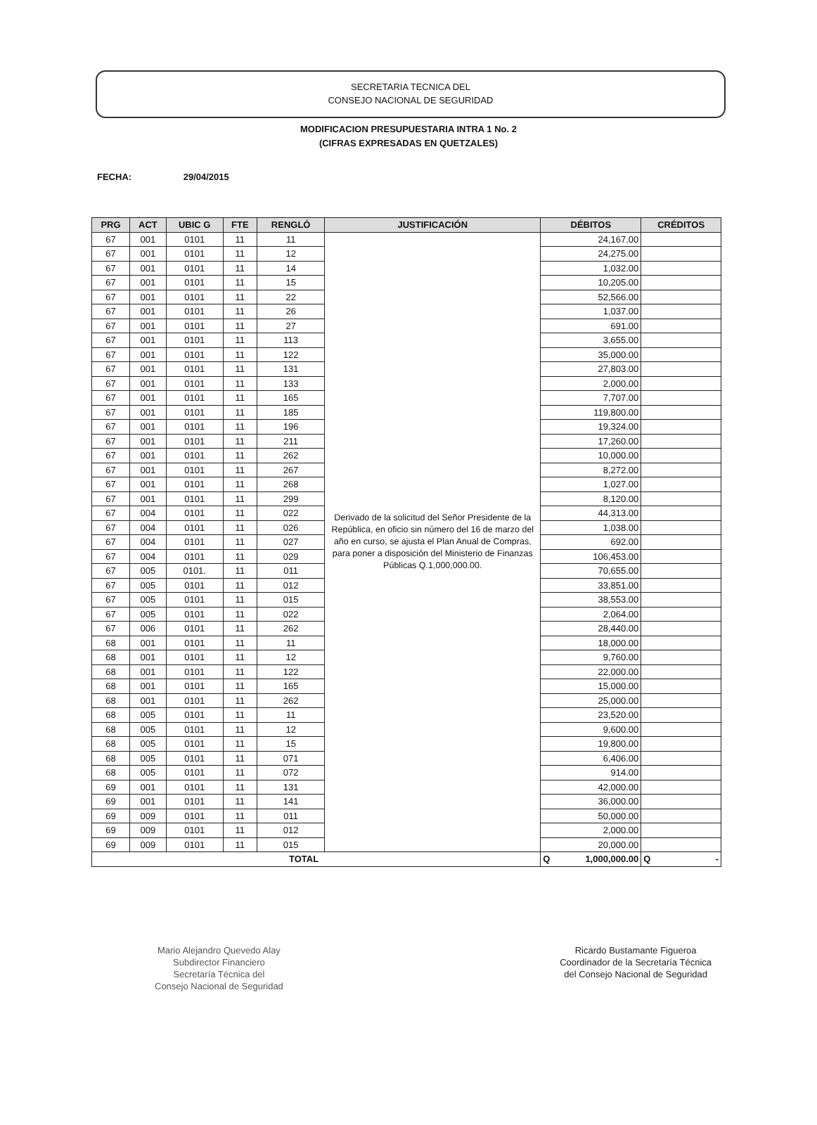SECRETARIA TECNICA DEL
CONSEJO NACIONAL DE SEGURIDAD
MODIFICACION PRESUPUESTARIA INTRA 1 No. 2
(CIFRAS EXPRESADAS EN QUETZALES)
FECHA: 29/04/2015
| PRG | ACT | UBIC G | FTE | RENGLÓ | JUSTIFICACIÓN | DÉBITOS | CRÉDITOS |
| --- | --- | --- | --- | --- | --- | --- | --- |
| 67 | 001 | 0101 | 11 | 11 | Derivado de la solicitud del Señor Presidente de la República, en oficio sin número del 16 de marzo del año en curso, se ajusta el Plan Anual de Compras, para poner a disposición del Ministerio de Finanzas Públicas Q.1,000,000.00. | 24,167.00 | |
| 67 | 001 | 0101 | 11 | 12 | | 24,275.00 | |
| 67 | 001 | 0101 | 11 | 14 | | 1,032.00 | |
| 67 | 001 | 0101 | 11 | 15 | | 10,205.00 | |
| 67 | 001 | 0101 | 11 | 22 | | 52,566.00 | |
| 67 | 001 | 0101 | 11 | 26 | | 1,037.00 | |
| 67 | 001 | 0101 | 11 | 27 | | 691.00 | |
| 67 | 001 | 0101 | 11 | 113 | | 3,655.00 | |
| 67 | 001 | 0101 | 11 | 122 | | 35,000.00 | |
| 67 | 001 | 0101 | 11 | 131 | | 27,803.00 | |
| 67 | 001 | 0101 | 11 | 133 | | 2,000.00 | |
| 67 | 001 | 0101 | 11 | 165 | | 7,707.00 | |
| 67 | 001 | 0101 | 11 | 185 | | 119,800.00 | |
| 67 | 001 | 0101 | 11 | 196 | | 19,324.00 | |
| 67 | 001 | 0101 | 11 | 211 | | 17,260.00 | |
| 67 | 001 | 0101 | 11 | 262 | | 10,000.00 | |
| 67 | 001 | 0101 | 11 | 267 | | 8,272.00 | |
| 67 | 001 | 0101 | 11 | 268 | | 1,027.00 | |
| 67 | 001 | 0101 | 11 | 299 | | 8,120.00 | |
| 67 | 004 | 0101 | 11 | 022 | | 44,313.00 | |
| 67 | 004 | 0101 | 11 | 026 | | 1,038.00 | |
| 67 | 004 | 0101 | 11 | 027 | | 692.00 | |
| 67 | 004 | 0101 | 11 | 029 | | 106,453.00 | |
| 67 | 005 | 0101. | 11 | 011 | | 70,655.00 | |
| 67 | 005 | 0101 | 11 | 012 | | 33,851.00 | |
| 67 | 005 | 0101 | 11 | 015 | | 38,553.00 | |
| 67 | 005 | 0101 | 11 | 022 | | 2,064.00 | |
| 67 | 006 | 0101 | 11 | 262 | | 28,440.00 | |
| 68 | 001 | 0101 | 11 | 11 | | 18,000.00 | |
| 68 | 001 | 0101 | 11 | 12 | | 9,760.00 | |
| 68 | 001 | 0101 | 11 | 122 | | 22,000.00 | |
| 68 | 001 | 0101 | 11 | 165 | | 15,000.00 | |
| 68 | 001 | 0101 | 11 | 262 | | 25,000.00 | |
| 68 | 005 | 0101 | 11 | 11 | | 23,520.00 | |
| 68 | 005 | 0101 | 11 | 12 | | 9,600.00 | |
| 68 | 005 | 0101 | 11 | 15 | | 19,800.00 | |
| 68 | 005 | 0101 | 11 | 071 | | 6,406.00 | |
| 68 | 005 | 0101 | 11 | 072 | | 914.00 | |
| 69 | 001 | 0101 | 11 | 131 | | 42,000.00 | |
| 69 | 001 | 0101 | 11 | 141 | | 36,000.00 | |
| 69 | 009 | 0101 | 11 | 011 | | 50,000.00 | |
| 69 | 009 | 0101 | 11 | 012 | | 2,000.00 | |
| 69 | 009 | 0101 | 11 | 015 | | 20,000.00 | |
| TOTAL | | | | | | Q 1,000,000.00 | Q - |
Mario Alejandro Quevedo Alay
Subdirector Financiero
Secretaría Técnica del
Consejo Nacional de Seguridad
Ricardo Bustamante Figueroa
Coordinador de la Secretaría Técnica
del Consejo Nacional de Seguridad